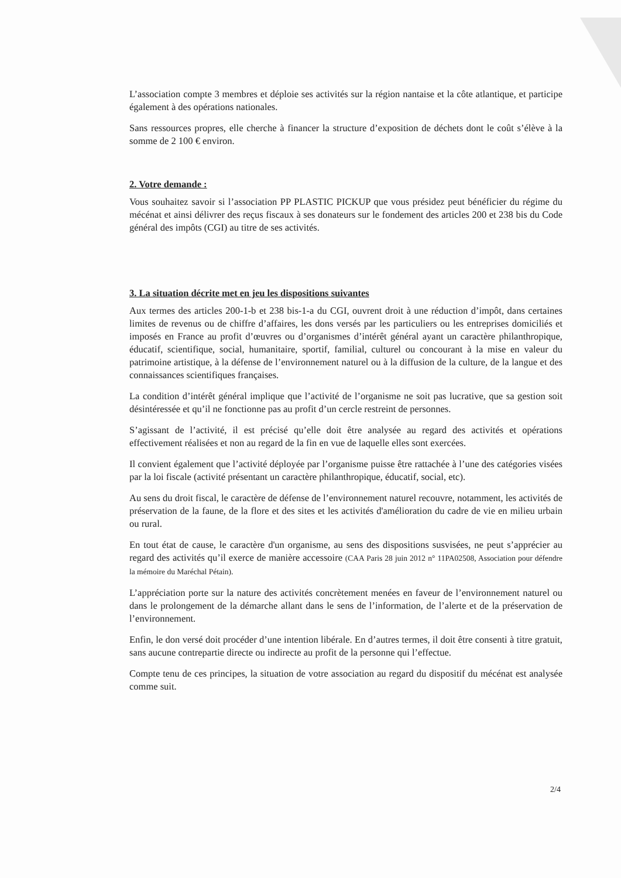L’association compte 3 membres et déploie ses activités sur la région nantaise et la côte atlantique, et participe également à des opérations nationales.
Sans ressources propres, elle cherche à financer la structure d’exposition de déchets dont le coût s’élève à la somme de 2 100 € environ.
2. Votre demande :
Vous souhaitez savoir si l’association PP PLASTIC PICKUP que vous présidez peut bénéficier du régime du mécénat et ainsi délivrer des reçus fiscaux à ses donateurs sur le fondement des articles 200 et 238 bis du Code général des impôts (CGI) au titre de ses activités.
3. La situation décrite met en jeu les dispositions suivantes
Aux termes des articles 200-1-b et 238 bis-1-a du CGI, ouvrent droit à une réduction d’impôt, dans certaines limites de revenus ou de chiffre d’affaires, les dons versés par les particuliers ou les entreprises domiciliés et imposés en France au profit d’œuvres ou d’organismes d’intérêt général ayant un caractère philanthropique, éducatif, scientifique, social, humanitaire, sportif, familial, culturel ou concourant à la mise en valeur du patrimoine artistique, à la défense de l’environnement naturel ou à la diffusion de la culture, de la langue et des connaissances scientifiques françaises.
La condition d’intérêt général implique que l’activité de l’organisme ne soit pas lucrative, que sa gestion soit désintéressée et qu’il ne fonctionne pas au profit d’un cercle restreint de personnes.
S’agissant de l’activité, il est précisé qu’elle doit être analysée au regard des activités et opérations effectivement réalisées et non au regard de la fin en vue de laquelle elles sont exercées.
Il convient également que l’activité déployée par l’organisme puisse être rattachée à l’une des catégories visées par la loi fiscale (activité présentant un caractère philanthropique, éducatif, social, etc).
Au sens du droit fiscal, le caractère de défense de l’environnement naturel recouvre, notamment, les activités de préservation de la faune, de la flore et des sites et les activités d'amélioration du cadre de vie en milieu urbain ou rural.
En tout état de cause, le caractère d'un organisme, au sens des dispositions susvisées, ne peut s’apprécier au regard des activités qu’il exerce de manière accessoire (CAA Paris 28 juin 2012 n° 11PA02508, Association pour défendre la mémoire du Maréchal Pétain).
L’appréciation porte sur la nature des activités concrètement menées en faveur de l’environnement naturel ou dans le prolongement de la démarche allant dans le sens de l’information, de l’alerte et de la préservation de l’environnement.
Enfin, le don versé doit procéder d’une intention libérale. En d’autres termes, il doit être consenti à titre gratuit, sans aucune contrepartie directe ou indirecte au profit de la personne qui l’effectue.
Compte tenu de ces principes, la situation de votre association au regard du dispositif du mécénat est analysée comme suit.
2/4